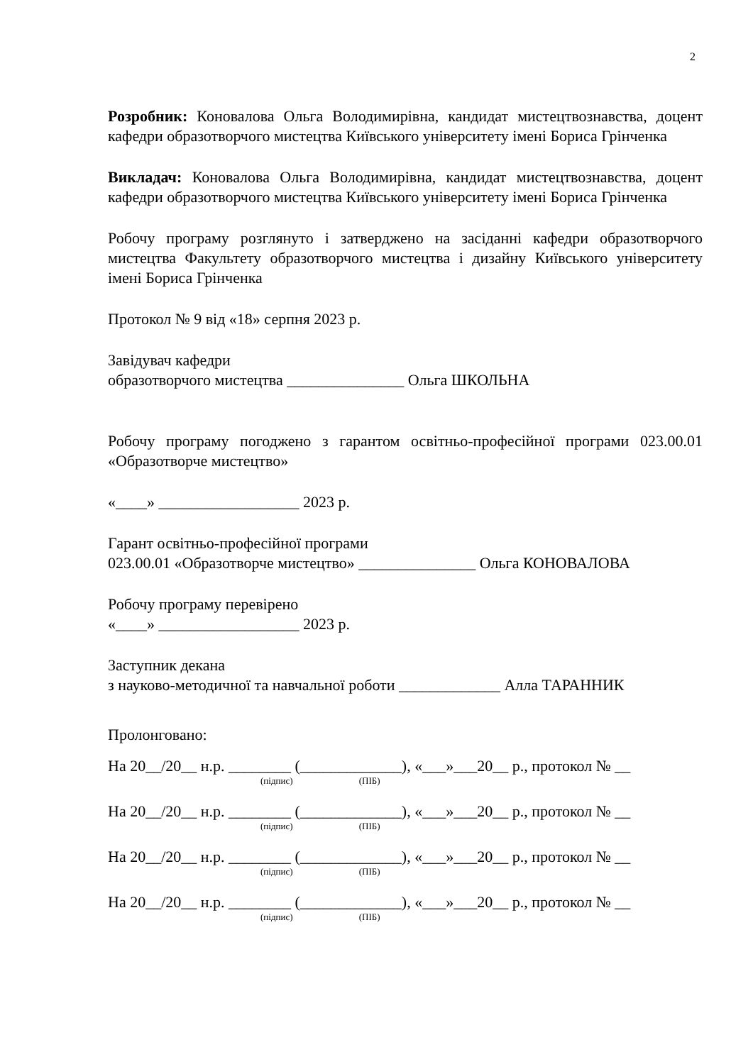2
Розробник: Коновалова Ольга Володимирівна, кандидат мистецтвознавства, доцент кафедри образотворчого мистецтва Київського університету імені Бориса Грінченка
Викладач: Коновалова Ольга Володимирівна, кандидат мистецтвознавства, доцент кафедри образотворчого мистецтва Київського університету імені Бориса Грінченка
Робочу програму розглянуто і затверджено на засіданні кафедри образотворчого мистецтва Факультету образотворчого мистецтва і дизайну Київського університету імені Бориса Грінченка
Протокол № 9 від «18» серпня 2023 р.
Завідувач кафедри
образотворчого мистецтва _______________ Ольга ШКОЛЬНА
Робочу програму погоджено з гарантом освітньо-професійної програми 023.00.01 «Образотворче мистецтво»
«____» __________________ 2023 р.
Гарант освітньо-професійної програми
023.00.01 «Образотворче мистецтво» _______________ Ольга КОНОВАЛОВА
Робочу програму перевірено
«____» __________________ 2023 р.
Заступник декана
з науково-методичної та навчальної роботи _____________ Алла ТАРАННИК
Пролонговано:
На 20__/20__ н.р. ________ (_____________), «___»___20__ р., протокол № __
(підпис) (ПІБ)
На 20__/20__ н.р. ________ (_____________), «___»___20__ р., протокол № __
(підпис) (ПІБ)
На 20__/20__ н.р. ________ (_____________), «___»___20__ р., протокол № __
(підпис) (ПІБ)
На 20__/20__ н.р. ________ (_____________), «___»___20__ р., протокол № __
(підпис) (ПІБ)